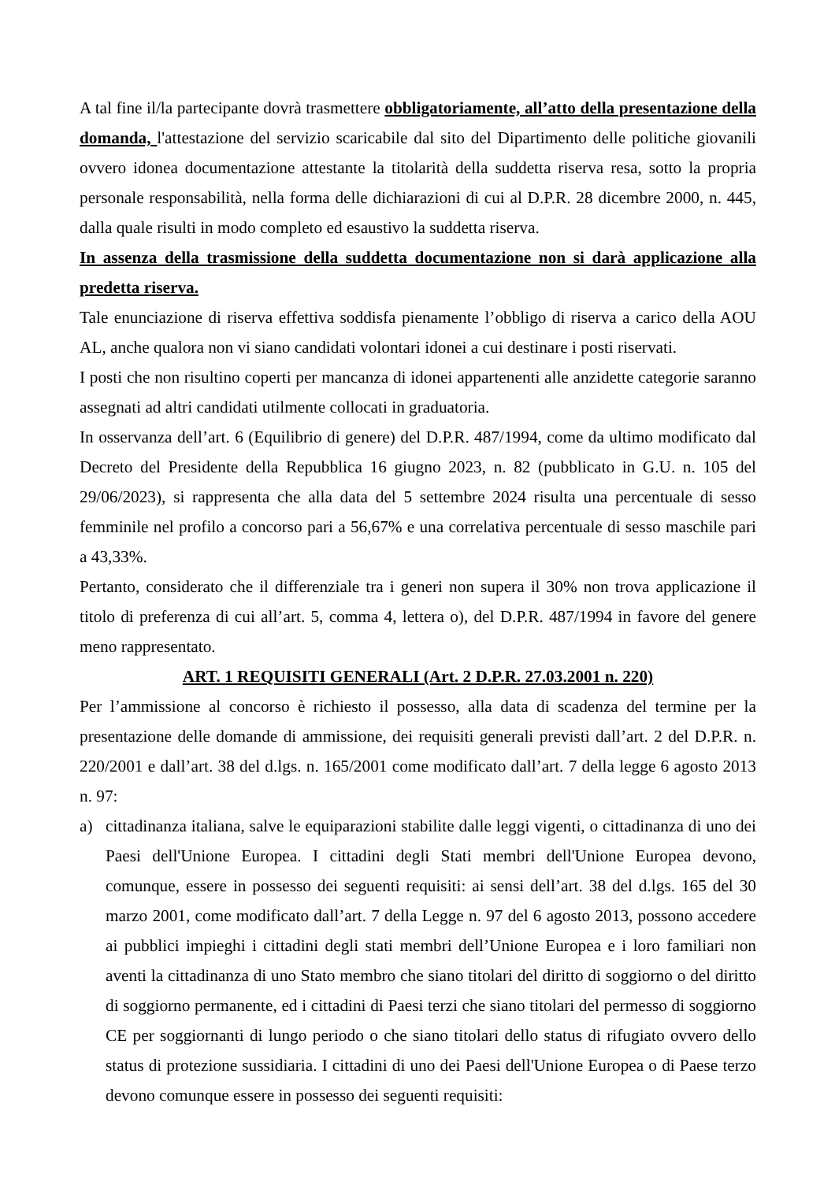A tal fine il/la partecipante dovrà trasmettere obbligatoriamente, all’atto della presentazione della domanda, l'attestazione del servizio scaricabile dal sito del Dipartimento delle politiche giovanili ovvero idonea documentazione attestante la titolarità della suddetta riserva resa, sotto la propria personale responsabilità, nella forma delle dichiarazioni di cui al D.P.R. 28 dicembre 2000, n. 445, dalla quale risulti in modo completo ed esaustivo la suddetta riserva.
In assenza della trasmissione della suddetta documentazione non si darà applicazione alla predetta riserva.
Tale enunciazione di riserva effettiva soddisfa pienamente l’obbligo di riserva a carico della AOU AL, anche qualora non vi siano candidati volontari idonei a cui destinare i posti riservati.
I posti che non risultino coperti per mancanza di idonei appartenenti alle anzidette categorie saranno assegnati ad altri candidati utilmente collocati in graduatoria.
In osservanza dell’art. 6 (Equilibrio di genere) del D.P.R. 487/1994, come da ultimo modificato dal Decreto del Presidente della Repubblica 16 giugno 2023, n. 82 (pubblicato in G.U. n. 105 del 29/06/2023), si rappresenta che alla data del 5 settembre 2024 risulta una percentuale di sesso femminile nel profilo a concorso pari a 56,67% e una correlativa percentuale di sesso maschile pari a 43,33%.
Pertanto, considerato che il differenziale tra i generi non supera il 30% non trova applicazione il titolo di preferenza di cui all’art. 5, comma 4, lettera o), del D.P.R. 487/1994 in favore del genere meno rappresentato.
ART. 1 REQUISITI GENERALI (Art. 2 D.P.R. 27.03.2001 n. 220)
Per l’ammissione al concorso è richiesto il possesso, alla data di scadenza del termine per la presentazione delle domande di ammissione, dei requisiti generali previsti dall’art. 2 del D.P.R. n. 220/2001 e dall’art. 38 del d.lgs. n. 165/2001 come modificato dall’art. 7 della legge 6 agosto 2013 n. 97:
a) cittadinanza italiana, salve le equiparazioni stabilite dalle leggi vigenti, o cittadinanza di uno dei Paesi dell'Unione Europea. I cittadini degli Stati membri dell'Unione Europea devono, comunque, essere in possesso dei seguenti requisiti: ai sensi dell’art. 38 del d.lgs. 165 del 30 marzo 2001, come modificato dall’art. 7 della Legge n. 97 del 6 agosto 2013, possono accedere ai pubblici impieghi i cittadini degli stati membri dell’Unione Europea e i loro familiari non aventi la cittadinanza di uno Stato membro che siano titolari del diritto di soggiorno o del diritto di soggiorno permanente, ed i cittadini di Paesi terzi che siano titolari del permesso di soggiorno CE per soggiornanti di lungo periodo o che siano titolari dello status di rifugiato ovvero dello status di protezione sussidiaria. I cittadini di uno dei Paesi dell'Unione Europea o di Paese terzo devono comunque essere in possesso dei seguenti requisiti: